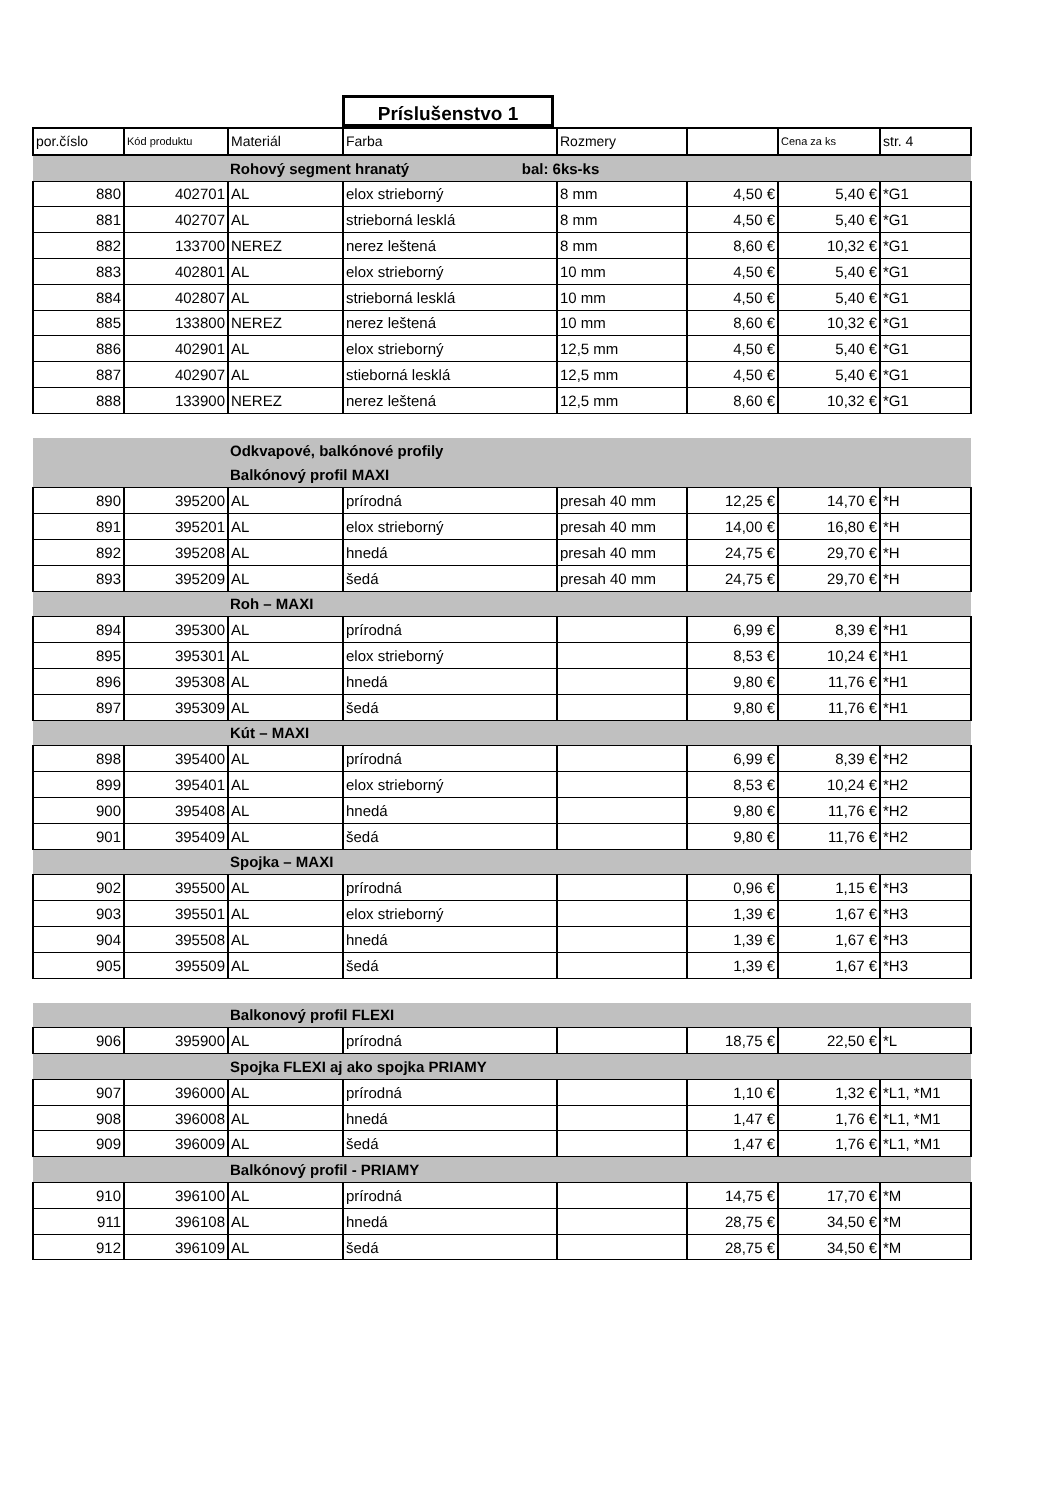Príslušenstvo 1
| por.číslo | Kód produktu | Materiál | Farba | Rozmery | | Cena za ks | str. 4 |
| --- | --- | --- | --- | --- | --- | --- | --- |
| | | Rohový segment hranatý bal: 6ks-ks | | | | | |
| 880 | 402701 | AL | elox strieborný | 8 mm | 4,50 € | 5,40 € | *G1 |
| 881 | 402707 | AL | strieborná lesklá | 8 mm | 4,50 € | 5,40 € | *G1 |
| 882 | 133700 | NEREZ | nerez leštená | 8 mm | 8,60 € | 10,32 € | *G1 |
| 883 | 402801 | AL | elox strieborný | 10 mm | 4,50 € | 5,40 € | *G1 |
| 884 | 402807 | AL | strieborná lesklá | 10 mm | 4,50 € | 5,40 € | *G1 |
| 885 | 133800 | NEREZ | nerez leštená | 10 mm | 8,60 € | 10,32 € | *G1 |
| 886 | 402901 | AL | elox strieborný | 12,5 mm | 4,50 € | 5,40 € | *G1 |
| 887 | 402907 | AL | stieborná lesklá | 12,5 mm | 4,50 € | 5,40 € | *G1 |
| 888 | 133900 | NEREZ | nerez leštená | 12,5 mm | 8,60 € | 10,32 € | *G1 |
| | | Odkvapové, balkónové profily | | | | | |
| | | Balkónový profil MAXI | | | | | |
| 890 | 395200 | AL | prírodná | presah 40 mm | 12,25 € | 14,70 € | *H |
| 891 | 395201 | AL | elox strieborný | presah 40 mm | 14,00 € | 16,80 € | *H |
| 892 | 395208 | AL | hnedá | presah 40 mm | 24,75 € | 29,70 € | *H |
| 893 | 395209 | AL | šedá | presah 40 mm | 24,75 € | 29,70 € | *H |
| | | Roh – MAXI | | | | | |
| 894 | 395300 | AL | prírodná | | 6,99 € | 8,39 € | *H1 |
| 895 | 395301 | AL | elox strieborný | | 8,53 € | 10,24 € | *H1 |
| 896 | 395308 | AL | hnedá | | 9,80 € | 11,76 € | *H1 |
| 897 | 395309 | AL | šedá | | 9,80 € | 11,76 € | *H1 |
| | | Kút – MAXI | | | | | |
| 898 | 395400 | AL | prírodná | | 6,99 € | 8,39 € | *H2 |
| 899 | 395401 | AL | elox strieborný | | 8,53 € | 10,24 € | *H2 |
| 900 | 395408 | AL | hnedá | | 9,80 € | 11,76 € | *H2 |
| 901 | 395409 | AL | šedá | | 9,80 € | 11,76 € | *H2 |
| | | Spojka – MAXI | | | | | |
| 902 | 395500 | AL | prírodná | | 0,96 € | 1,15 € | *H3 |
| 903 | 395501 | AL | elox strieborný | | 1,39 € | 1,67 € | *H3 |
| 904 | 395508 | AL | hnedá | | 1,39 € | 1,67 € | *H3 |
| 905 | 395509 | AL | šedá | | 1,39 € | 1,67 € | *H3 |
| | | Balkonový profil FLEXI | | | | | |
| 906 | 395900 | AL | prírodná | | 18,75 € | 22,50 € | *L |
| | | Spojka FLEXI aj ako spojka PRIAMY | | | | | |
| 907 | 396000 | AL | prírodná | | 1,10 € | 1,32 € | *L1, *M1 |
| 908 | 396008 | AL | hnedá | | 1,47 € | 1,76 € | *L1, *M1 |
| 909 | 396009 | AL | šedá | | 1,47 € | 1,76 € | *L1, *M1 |
| | | Balkónový profil - PRIAMY | | | | | |
| 910 | 396100 | AL | prírodná | | 14,75 € | 17,70 € | *M |
| 911 | 396108 | AL | hnedá | | 28,75 € | 34,50 € | *M |
| 912 | 396109 | AL | šedá | | 28,75 € | 34,50 € | *M |